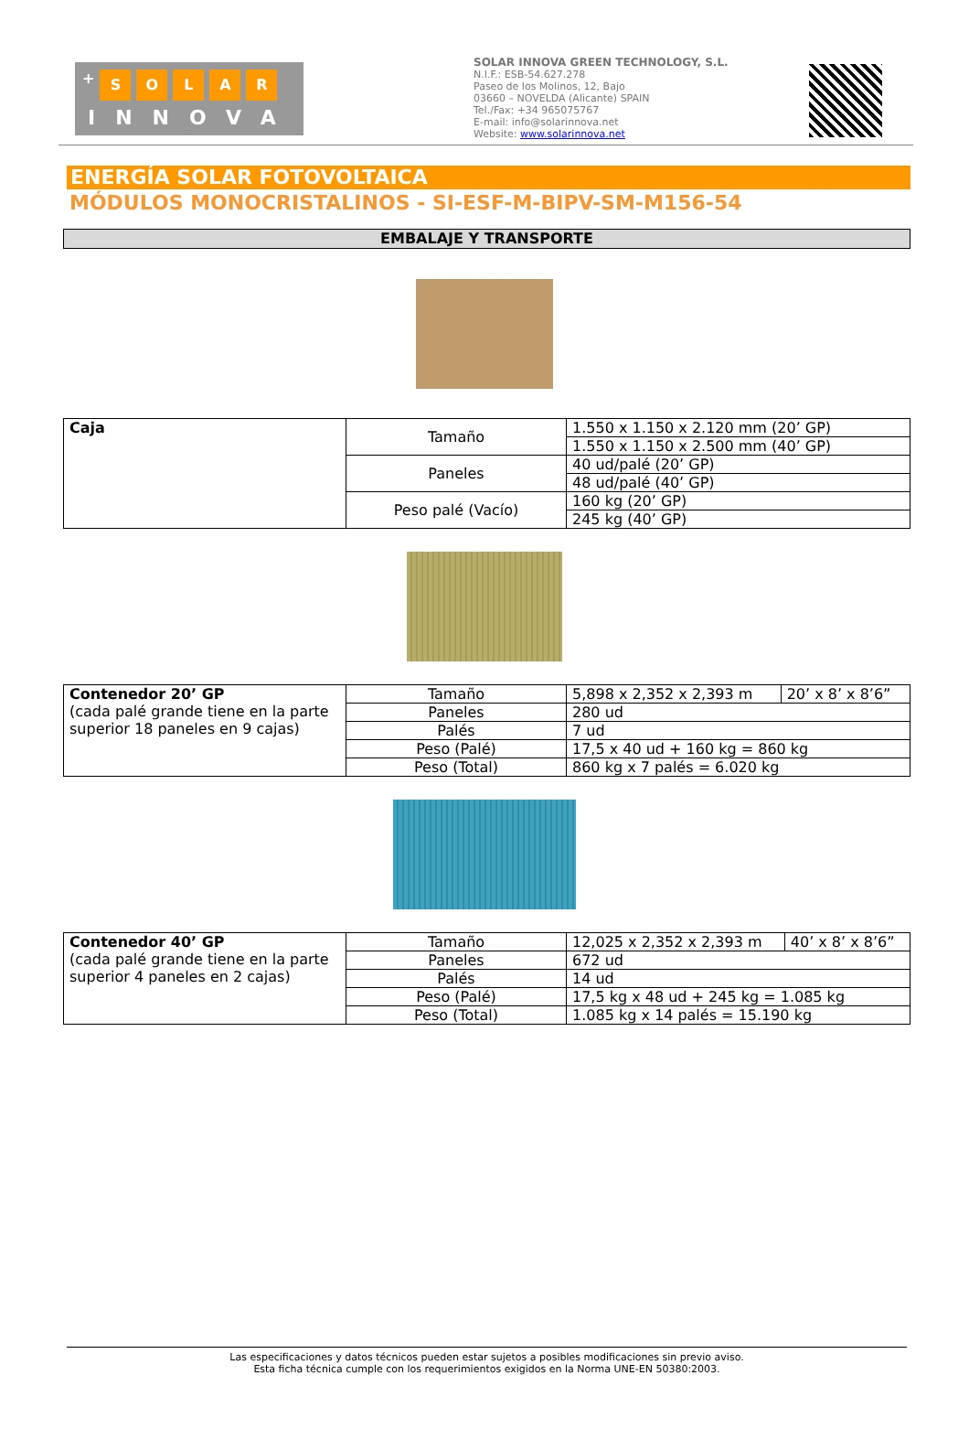+ SOLAR
INNOVA
SOLAR INNOVA GREEN TECHNOLOGY, S.L.
N.I.F.: ESB-54.627.278
Paseo de los Molinos, 12, Bajo
03660 – NOVELDA (Alicante) SPAIN
Tel./Fax: +34 965075767
E-mail: info@solarinnova.net
Website: www.solarinnova.net
ENERGÍA SOLAR FOTOVOLTAICA
MÓDULOS MONOCRISTALINOS - SI-ESF-M-BIPV-SM-M156-54
EMBALAJE Y TRANSPORTE
| Caja | Tamaño | 1.550 x 1.150 x 2.120 mm (20’ GP) |
| | | 1.550 x 1.150 x 2.500 mm (40’ GP) |
| | Paneles | 40 ud/palé (20’ GP) |
| | | 48 ud/palé (40’ GP) |
| | Peso palé (Vacío) | 160 kg (20’ GP) |
| | | 245 kg (40’ GP) |
| Contenedor 20’ GP (cada palé grande tiene en la parte superior 18 paneles en 9 cajas) | Tamaño | 5,898 x 2,352 x 2,393 m | 20’ x 8’ x 8’6” |
| | Paneles | 280 ud | |
| | Palés | 7 ud | |
| | Peso (Palé) | 17,5 x 40 ud + 160 kg = 860 kg | |
| | Peso (Total) | 860 kg x 7 palés = 6.020 kg | |
| Contenedor 40’ GP (cada palé grande tiene en la parte superior 4 paneles en 2 cajas) | Tamaño | 12,025 x 2,352 x 2,393 m | 40’ x 8’ x 8’6” |
| | Paneles | 672 ud | |
| | Palés | 14 ud | |
| | Peso (Palé) | 17,5 kg x 48 ud + 245 kg = 1.085 kg | |
| | Peso (Total) | 1.085 kg x 14 palés = 15.190 kg | |
Las especificaciones y datos técnicos pueden estar sujetos a posibles modificaciones sin previo aviso.
Esta ficha técnica cumple con los requerimientos exigidos en la Norma UNE-EN 50380:2003.